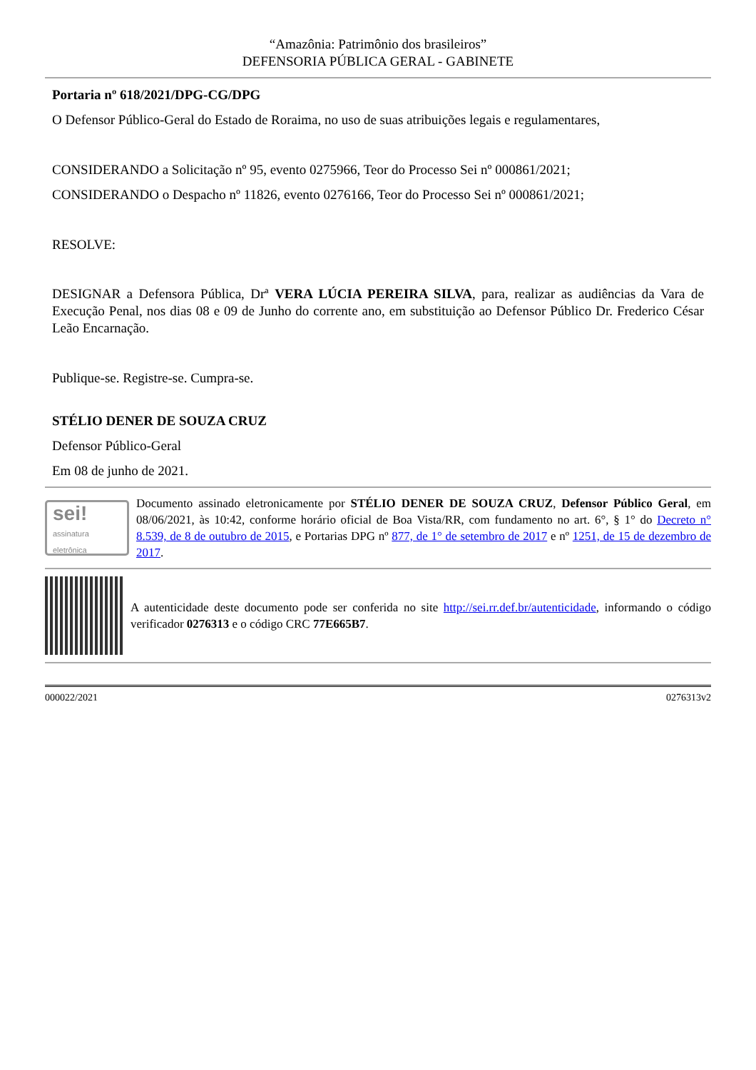“Amazônia: Patrimônio dos brasileiros”
DEFENSORIA PÚBLICA GERAL - GABINETE
Portaria nº 618/2021/DPG-CG/DPG
O Defensor Público-Geral do Estado de Roraima, no uso de suas atribuições legais e regulamentares,
CONSIDERANDO a Solicitação nº 95, evento 0275966, Teor do Processo Sei nº 000861/2021;
CONSIDERANDO o Despacho nº 11826, evento 0276166, Teor do Processo Sei nº 000861/2021;
RESOLVE:
DESIGNAR a Defensora Pública, Drª VERA LÚCIA PEREIRA SILVA, para, realizar as audiências da Vara de Execução Penal, nos dias 08 e 09 de Junho do corrente ano, em substituição ao Defensor Público Dr. Frederico César Leão Encarnação.
Publique-se. Registre-se. Cumpra-se.
STÉLIO DENER DE SOUZA CRUZ
Defensor Público-Geral
Em 08 de junho de 2021.
sei!
assinatura eletrônica
Documento assinado eletronicamente por STÉLIO DENER DE SOUZA CRUZ, Defensor Público Geral, em 08/06/2021, às 10:42, conforme horário oficial de Boa Vista/RR, com fundamento no art. 6°, § 1° do Decreto n° 8.539, de 8 de outubro de 2015, e Portarias DPG nº 877, de 1° de setembro de 2017 e nº 1251, de 15 de dezembro de 2017.
A autenticidade deste documento pode ser conferida no site http://sei.rr.def.br/autenticidade, informando o código verificador 0276313 e o código CRC 77E665B7.
000022/2021 0276313v2